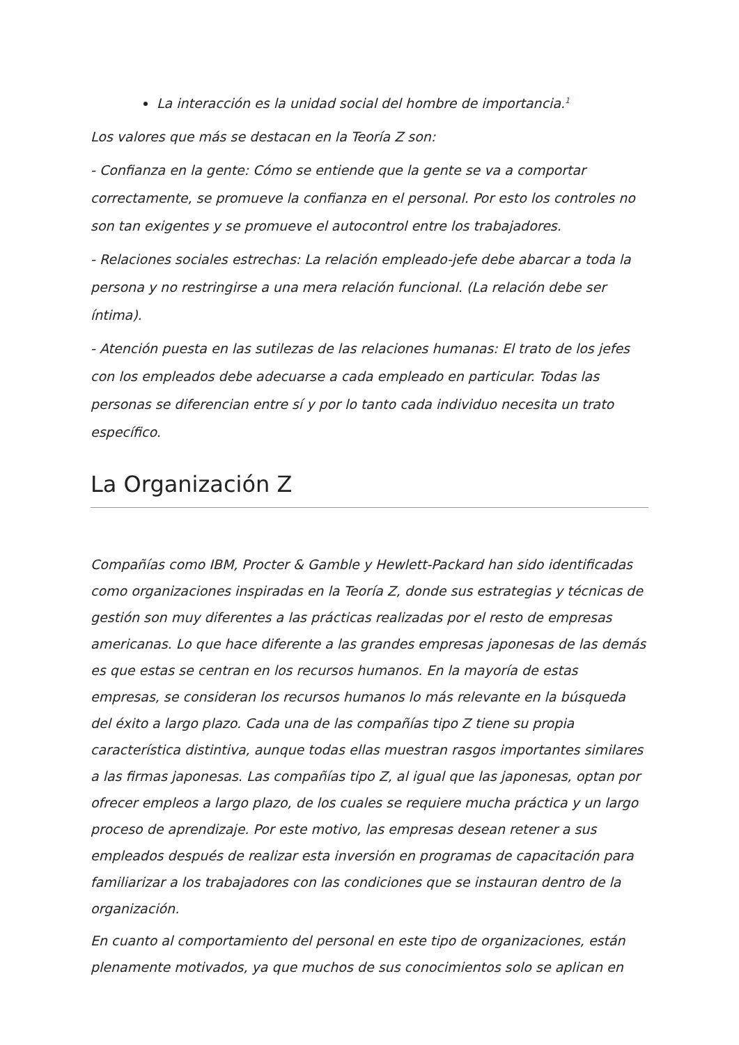La interacción es la unidad social del hombre de importancia.<sup>1</sup>
Los valores que más se destacan en la Teoría Z son:
- Confianza en la gente: Cómo se entiende que la gente se va a comportar correctamente, se promueve la confianza en el personal. Por esto los controles no son tan exigentes y se promueve el autocontrol entre los trabajadores.
- Relaciones sociales estrechas: La relación empleado-jefe debe abarcar a toda la persona y no restringirse a una mera relación funcional. (La relación debe ser íntima).
- Atención puesta en las sutilezas de las relaciones humanas: El trato de los jefes con los empleados debe adecuarse a cada empleado en particular. Todas las personas se diferencian entre sí y por lo tanto cada individuo necesita un trato específico.
La Organización Z
Compañías como IBM, Procter & Gamble y Hewlett-Packard han sido identificadas como organizaciones inspiradas en la Teoría Z, donde sus estrategias y técnicas de gestión son muy diferentes a las prácticas realizadas por el resto de empresas americanas. Lo que hace diferente a las grandes empresas japonesas de las demás es que estas se centran en los recursos humanos. En la mayoría de estas empresas, se consideran los recursos humanos lo más relevante en la búsqueda del éxito a largo plazo. Cada una de las compañías tipo Z tiene su propia característica distintiva, aunque todas ellas muestran rasgos importantes similares a las firmas japonesas. Las compañías tipo Z, al igual que las japonesas, optan por ofrecer empleos a largo plazo, de los cuales se requiere mucha práctica y un largo proceso de aprendizaje. Por este motivo, las empresas desean retener a sus empleados después de realizar esta inversión en programas de capacitación para familiarizar a los trabajadores con las condiciones que se instauran dentro de la organización.
En cuanto al comportamiento del personal en este tipo de organizaciones, están plenamente motivados, ya que muchos de sus conocimientos solo se aplican en